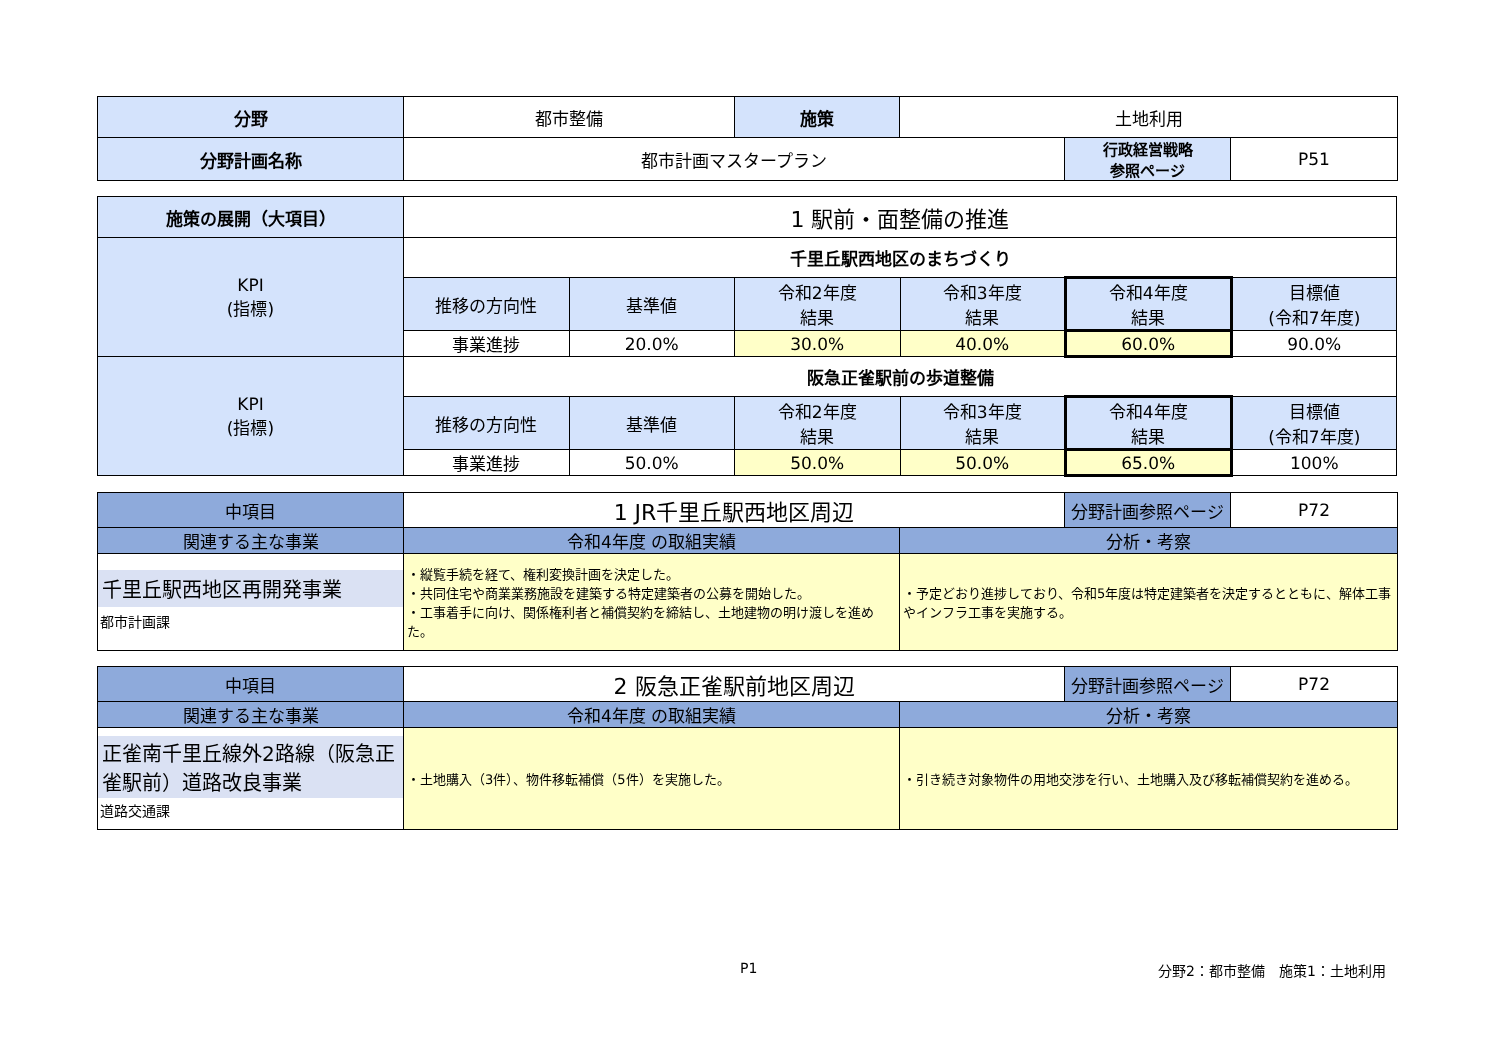| 分野 | 都市整備 | 施策 | 土地利用 | | |
| 分野計画名称 | 都市計画マスタープラン | | | 行政経営戦略 参照ページ | P51 |
| 施策の展開（大項目） | 1 駅前・面整備の推進 | | | | | |
| KPI (指標) | 千里丘駅西地区のまちづくり | | | | | |
| | 推移の方向性 | 基準値 | 令和2年度 結果 | 令和3年度 結果 | 令和4年度 結果 | 目標値 (令和7年度) |
| | 事業進捗 | 20.0% | 30.0% | 40.0% | 60.0% | 90.0% |
| KPI (指標) | 阪急正雀駅前の歩道整備 | | | | | |
| | 推移の方向性 | 基準値 | 令和2年度 結果 | 令和3年度 結果 | 令和4年度 結果 | 目標値 (令和7年度) |
| | 事業進捗 | 50.0% | 50.0% | 50.0% | 65.0% | 100% |
| 中項目 | 1 JR千里丘駅西地区周辺 | | 分野計画参照ページ | P72 |
| 関連する主な事業 | 令和4年度 の取組実績 | 分析・考察 | | |
| 千里丘駅西地区再開発事業 都市計画課 | ・縦覧手続を経て、権利変換計画を決定した。 ・共同住宅や商業業務施設を建築する特定建築者の公募を開始した。 ・工事着手に向け、関係権利者と補償契約を締結し、土地建物の明け渡しを進めた。 | ・予定どおり進捗しており、令和5年度は特定建築者を決定するとともに、解体工事やインフラ工事を実施する。 | | |
| 中項目 | 2 阪急正雀駅前地区周辺 | | 分野計画参照ページ | P72 |
| 関連する主な事業 | 令和4年度 の取組実績 | 分析・考察 | | |
| 正雀南千里丘線外2路線（阪急正雀駅前）道路改良事業 道路交通課 | ・土地購入（3件）、物件移転補償（5件）を実施した。 | ・引き続き対象物件の用地交渉を行い、土地購入及び移転補償契約を進める。 | | |
P1 分野2：都市整備　施策1：土地利用